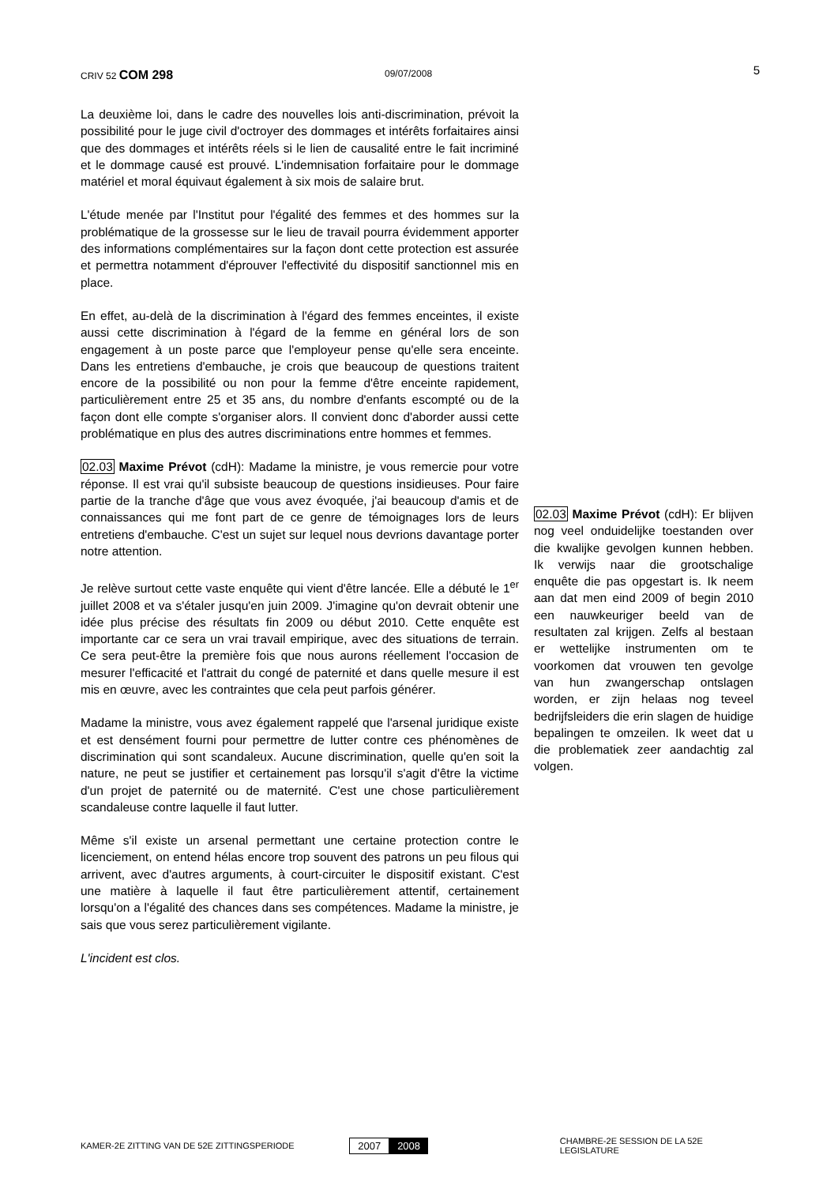CRIV 52 COM 298
09/07/2008
5
La deuxième loi, dans le cadre des nouvelles lois anti-discrimination, prévoit la possibilité pour le juge civil d'octroyer des dommages et intérêts forfaitaires ainsi que des dommages et intérêts réels si le lien de causalité entre le fait incriminé et le dommage causé est prouvé. L'indemnisation forfaitaire pour le dommage matériel et moral équivaut également à six mois de salaire brut.
L'étude menée par l'Institut pour l'égalité des femmes et des hommes sur la problématique de la grossesse sur le lieu de travail pourra évidemment apporter des informations complémentaires sur la façon dont cette protection est assurée et permettra notamment d'éprouver l'effectivité du dispositif sanctionnel mis en place.
En effet, au-delà de la discrimination à l'égard des femmes enceintes, il existe aussi cette discrimination à l'égard de la femme en général lors de son engagement à un poste parce que l'employeur pense qu'elle sera enceinte. Dans les entretiens d'embauche, je crois que beaucoup de questions traitent encore de la possibilité ou non pour la femme d'être enceinte rapidement, particulièrement entre 25 et 35 ans, du nombre d'enfants escompté ou de la façon dont elle compte s'organiser alors. Il convient donc d'aborder aussi cette problématique en plus des autres discriminations entre hommes et femmes.
02.03 Maxime Prévot (cdH): Madame la ministre, je vous remercie pour votre réponse. Il est vrai qu'il subsiste beaucoup de questions insidieuses. Pour faire partie de la tranche d'âge que vous avez évoquée, j'ai beaucoup d'amis et de connaissances qui me font part de ce genre de témoignages lors de leurs entretiens d'embauche. C'est un sujet sur lequel nous devrions davantage porter notre attention.
Je relève surtout cette vaste enquête qui vient d'être lancée. Elle a débuté le 1<sup>er</sup> juillet 2008 et va s'étaler jusqu'en juin 2009. J'imagine qu'on devrait obtenir une idée plus précise des résultats fin 2009 ou début 2010. Cette enquête est importante car ce sera un vrai travail empirique, avec des situations de terrain. Ce sera peut-être la première fois que nous aurons réellement l'occasion de mesurer l'efficacité et l'attrait du congé de paternité et dans quelle mesure il est mis en œuvre, avec les contraintes que cela peut parfois générer.
Madame la ministre, vous avez également rappelé que l'arsenal juridique existe et est densément fourni pour permettre de lutter contre ces phénomènes de discrimination qui sont scandaleux. Aucune discrimination, quelle qu'en soit la nature, ne peut se justifier et certainement pas lorsqu'il s'agit d'être la victime d'un projet de paternité ou de maternité. C'est une chose particulièrement scandaleuse contre laquelle il faut lutter.
Même s'il existe un arsenal permettant une certaine protection contre le licenciement, on entend hélas encore trop souvent des patrons un peu filous qui arrivent, avec d'autres arguments, à court-circuiter le dispositif existant. C'est une matière à laquelle il faut être particulièrement attentif, certainement lorsqu'on a l'égalité des chances dans ses compétences. Madame la ministre, je sais que vous serez particulièrement vigilante.
L'incident est clos.
02.03 Maxime Prévot (cdH): Er blijven nog veel onduidelijke toestanden over die kwalijke gevolgen kunnen hebben. Ik verwijs naar die grootschalige enquête die pas opgestart is. Ik neem aan dat men eind 2009 of begin 2010 een nauwkeuriger beeld van de resultaten zal krijgen. Zelfs al bestaan er wettelijke instrumenten om te voorkomen dat vrouwen ten gevolge van hun zwangerschap ontslagen worden, er zijn helaas nog teveel bedrijfsleiders die erin slagen de huidige bepalingen te omzeilen. Ik weet dat u die problematiek zeer aandachtig zal volgen.
KAMER-2E ZITTING VAN DE 52E ZITTINGSPERIODE
2007 2008
CHAMBRE-2E SESSION DE LA 52E LEGISLATURE